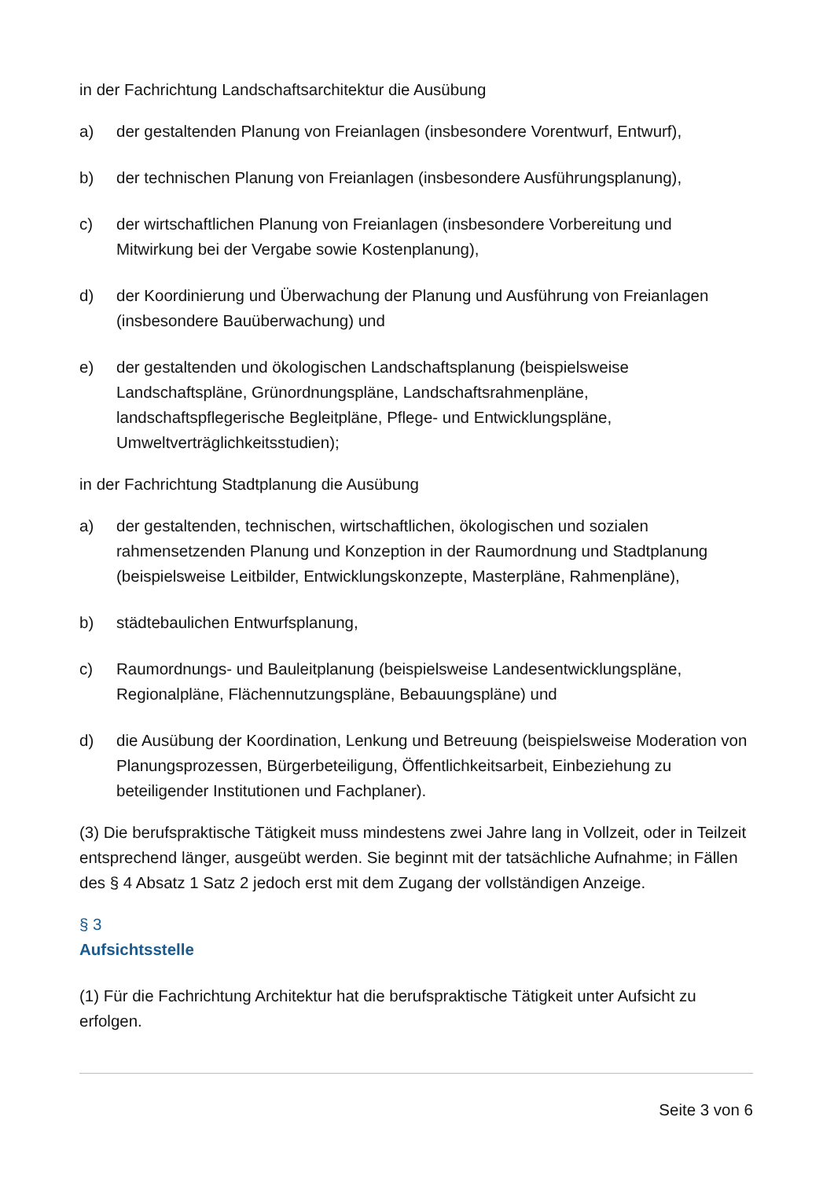in der Fachrichtung Landschaftsarchitektur die Ausübung
a) der gestaltenden Planung von Freianlagen (insbesondere Vorentwurf, Entwurf),
b) der technischen Planung von Freianlagen (insbesondere Ausführungsplanung),
c) der wirtschaftlichen Planung von Freianlagen (insbesondere Vorbereitung und Mitwirkung bei der Vergabe sowie Kostenplanung),
d) der Koordinierung und Überwachung der Planung und Ausführung von Freianlagen (insbesondere Bauüberwachung) und
e) der gestaltenden und ökologischen Landschaftsplanung (beispielsweise Landschaftspläne, Grünordnungspläne, Landschaftsrahmenpläne, landschaftspflegerische Begleitpläne, Pflege- und Entwicklungspläne, Umweltverträglichkeitsstudien);
in der Fachrichtung Stadtplanung die Ausübung
a) der gestaltenden, technischen, wirtschaftlichen, ökologischen und sozialen rahmensetzenden Planung und Konzeption in der Raumordnung und Stadtplanung (beispielsweise Leitbilder, Entwicklungskonzepte, Masterpläne, Rahmenpläne),
b) städtebaulichen Entwurfsplanung,
c) Raumordnungs- und Bauleitplanung (beispielsweise Landesentwicklungspläne, Regionalpläne, Flächennutzungspläne, Bebauungspläne) und
d) die Ausübung der Koordination, Lenkung und Betreuung (beispielsweise Moderation von Planungsprozessen, Bürgerbeteiligung, Öffentlichkeitsarbeit, Einbeziehung zu beteiligender Institutionen und Fachplaner).
(3) Die berufspraktische Tätigkeit muss mindestens zwei Jahre lang in Vollzeit, oder in Teilzeit entsprechend länger, ausgeübt werden. Sie beginnt mit der tatsächliche Aufnahme; in Fällen des § 4 Absatz 1 Satz 2 jedoch erst mit dem Zugang der vollständigen Anzeige.
§ 3
Aufsichtsstelle
(1) Für die Fachrichtung Architektur hat die berufspraktische Tätigkeit unter Aufsicht zu erfolgen.
Seite 3 von 6